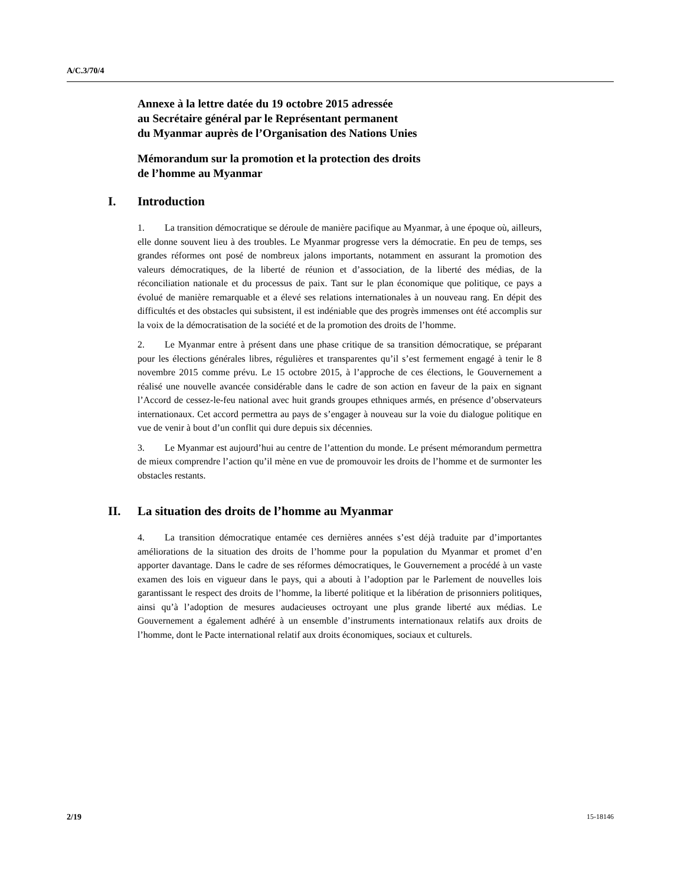A/C.3/70/4
Annexe à la lettre datée du 19 octobre 2015 adressée
au Secrétaire général par le Représentant permanent
du Myanmar auprès de l’Organisation des Nations Unies
Mémorandum sur la promotion et la protection des droits
de l’homme au Myanmar
I. Introduction
1. La transition démocratique se déroule de manière pacifique au Myanmar, à une époque où, ailleurs, elle donne souvent lieu à des troubles. Le Myanmar progresse vers la démocratie. En peu de temps, ses grandes réformes ont posé de nombreux jalons importants, notamment en assurant la promotion des valeurs démocratiques, de la liberté de réunion et d’association, de la liberté des médias, de la réconciliation nationale et du processus de paix. Tant sur le plan économique que politique, ce pays a évolué de manière remarquable et a élevé ses relations internationales à un nouveau rang. En dépit des difficultés et des obstacles qui subsistent, il est indéniable que des progrès immenses ont été accomplis sur la voix de la démocratisation de la société et de la promotion des droits de l’homme.
2. Le Myanmar entre à présent dans une phase critique de sa transition démocratique, se préparant pour les élections générales libres, régulières et transparentes qu’il s’est fermement engagé à tenir le 8 novembre 2015 comme prévu. Le 15 octobre 2015, à l’approche de ces élections, le Gouvernement a réalisé une nouvelle avancée considérable dans le cadre de son action en faveur de la paix en signant l’Accord de cessez-le-feu national avec huit grands groupes ethniques armés, en présence d’observateurs internationaux. Cet accord permettra au pays de s’engager à nouveau sur la voie du dialogue politique en vue de venir à bout d’un conflit qui dure depuis six décennies.
3. Le Myanmar est aujourd’hui au centre de l’attention du monde. Le présent mémorandum permettra de mieux comprendre l’action qu’il mène en vue de promouvoir les droits de l’homme et de surmonter les obstacles restants.
II. La situation des droits de l’homme au Myanmar
4. La transition démocratique entamée ces dernières années s’est déjà traduite par d’importantes améliorations de la situation des droits de l’homme pour la population du Myanmar et promet d’en apporter davantage. Dans le cadre de ses réformes démocratiques, le Gouvernement a procédé à un vaste examen des lois en vigueur dans le pays, qui a abouti à l’adoption par le Parlement de nouvelles lois garantissant le respect des droits de l’homme, la liberté politique et la libération de prisonniers politiques, ainsi qu’à l’adoption de mesures audacieuses octroyant une plus grande liberté aux médias. Le Gouvernement a également adhéré à un ensemble d’instruments internationaux relatifs aux droits de l’homme, dont le Pacte international relatif aux droits économiques, sociaux et culturels.
2/19 15-18146